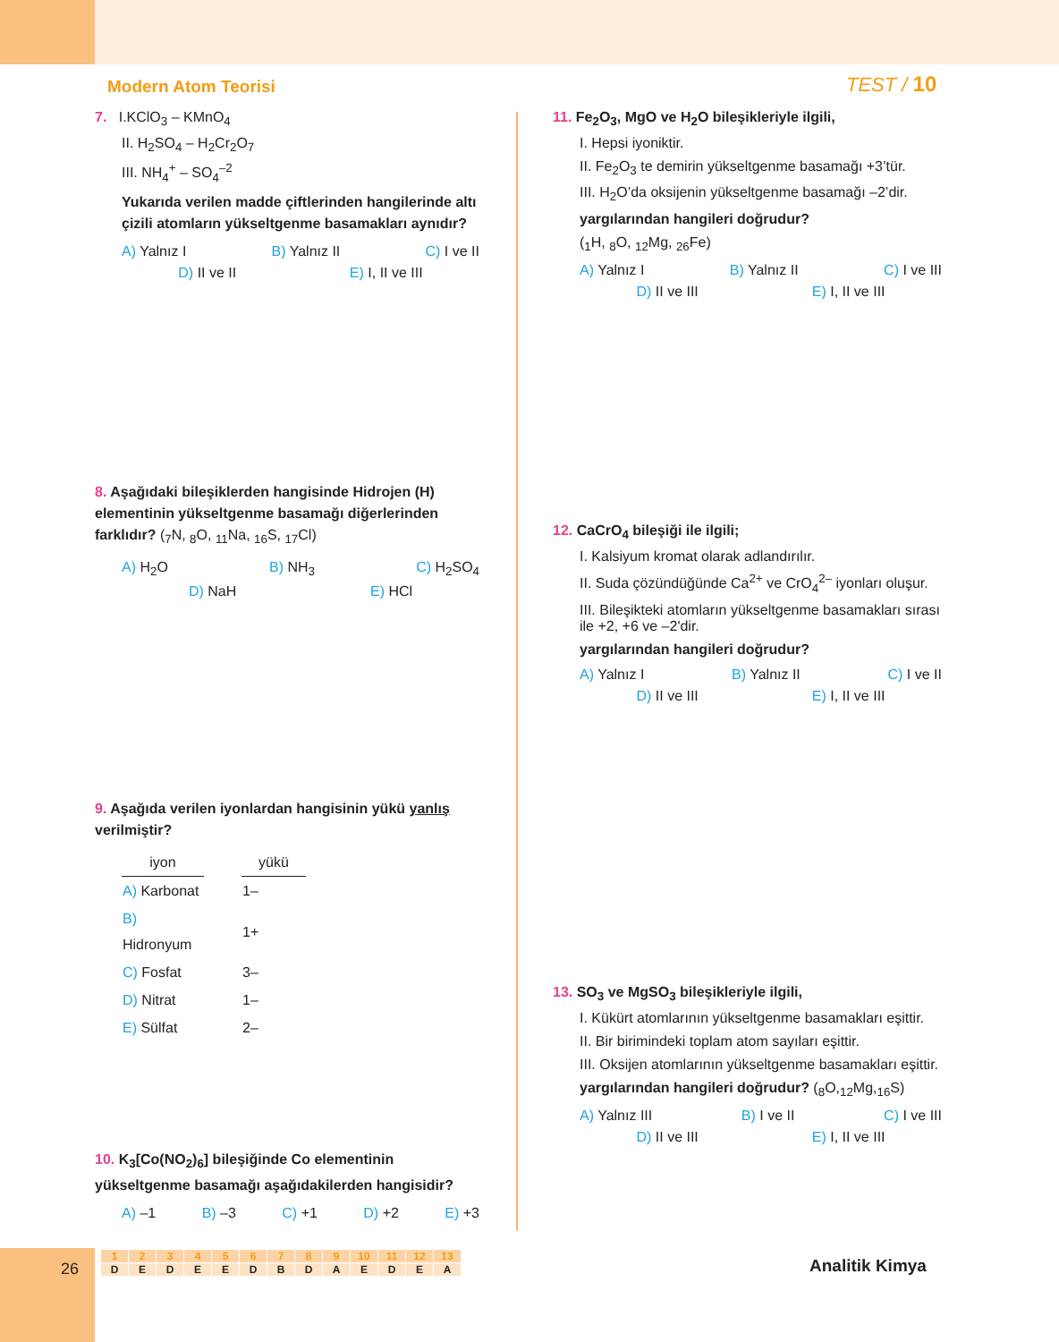Modern Atom Teorisi TEST / 10
7. I.KClO<sub>3</sub> – KMnO<sub>4</sub>
II. H<sub>2</sub>SO<sub>4</sub> – H<sub>2</sub>Cr<sub>2</sub>O<sub>7</sub>
III. NH<sub>4</sub><sup>+</sup> – SO<sub>4</sub><sup>–2</sup>
Yukarıda verilen madde çiftlerinden hangilerinde altı çizili atomların yükseltgenme basamakları aynıdır?
A) Yalnız I B) Yalnız II C) I ve II
D) II ve II E) I, II ve III
8. Aşağıdaki bileşiklerden hangisinde Hidrojen (H) elementinin yükseltgenme basamağı diğerlerinden farklıdır? (<sub>7</sub>N, <sub>8</sub>O, <sub>11</sub>Na, <sub>16</sub>S, <sub>17</sub>Cl)
A) H<sub>2</sub>O B) NH<sub>3</sub> C) H<sub>2</sub>SO<sub>4</sub>
D) NaH E) HCl
9. Aşağıda verilen iyonlardan hangisinin yükü yanlış verilmiştir?
| iyon | | yükü |
| --- | --- | --- |
| A) Karbonat | | 1– |
| B) Hidronyum | | 1+ |
| C) Fosfat | | 3– |
| D) Nitrat | | 1– |
| E) Sülfat | | 2– |
10. K<sub>3</sub>[Co(NO<sub>2</sub>)<sub>6</sub>] bileşiğinde Co elementinin yükseltgenme basamağı aşağıdakilerden hangisidir?
A) –1 B) –3 C) +1 D) +2 E) +3
11. Fe<sub>2</sub>O<sub>3</sub>, MgO ve H<sub>2</sub>O bileşikleriyle ilgili,
I. Hepsi iyoniktir.
II. Fe<sub>2</sub>O<sub>3</sub> te demirin yükseltgenme basamağı +3’tür.
III. H<sub>2</sub>O’da oksijenin yükseltgenme basamağı –2’dir.
yargılarından hangileri doğrudur?
(<sub>1</sub>H, <sub>8</sub>O, <sub>12</sub>Mg, <sub>26</sub>Fe)
A) Yalnız I B) Yalnız II C) I ve III
D) II ve III E) I, II ve III
12. CaCrO<sub>4</sub> bileşiği ile ilgili;
I. Kalsiyum kromat olarak adlandırılır.
II. Suda çözündüğünde Ca<sup>2+</sup> ve CrO<sub>4</sub><sup>2–</sup> iyonları oluşur.
III. Bileşikteki atomların yükseltgenme basamakları sırası ile +2, +6 ve –2'dir.
yargılarından hangileri doğrudur?
A) Yalnız I B) Yalnız II C) I ve II
D) II ve III E) I, II ve III
13. SO<sub>3</sub> ve MgSO<sub>3</sub> bileşikleriyle ilgili,
I. Kükürt atomlarının yükseltgenme basamakları eşittir.
II. Bir birimindeki toplam atom sayıları eşittir.
III. Oksijen atomlarının yükseltgenme basamakları eşittir.
yargılarından hangileri doğrudur? (<sub>8</sub>O,<sub>12</sub>Mg,<sub>16</sub>S)
A) Yalnız III B) I ve II C) I ve III
D) II ve III E) I, II ve III
26
| 1 | 2 | 3 | 4 | 5 | 6 | 7 | 8 | 9 | 10 | 11 | 12 | 13 |
| D | E | D | E | E | D | B | D | A | E | D | E | A |
Analitik Kimya